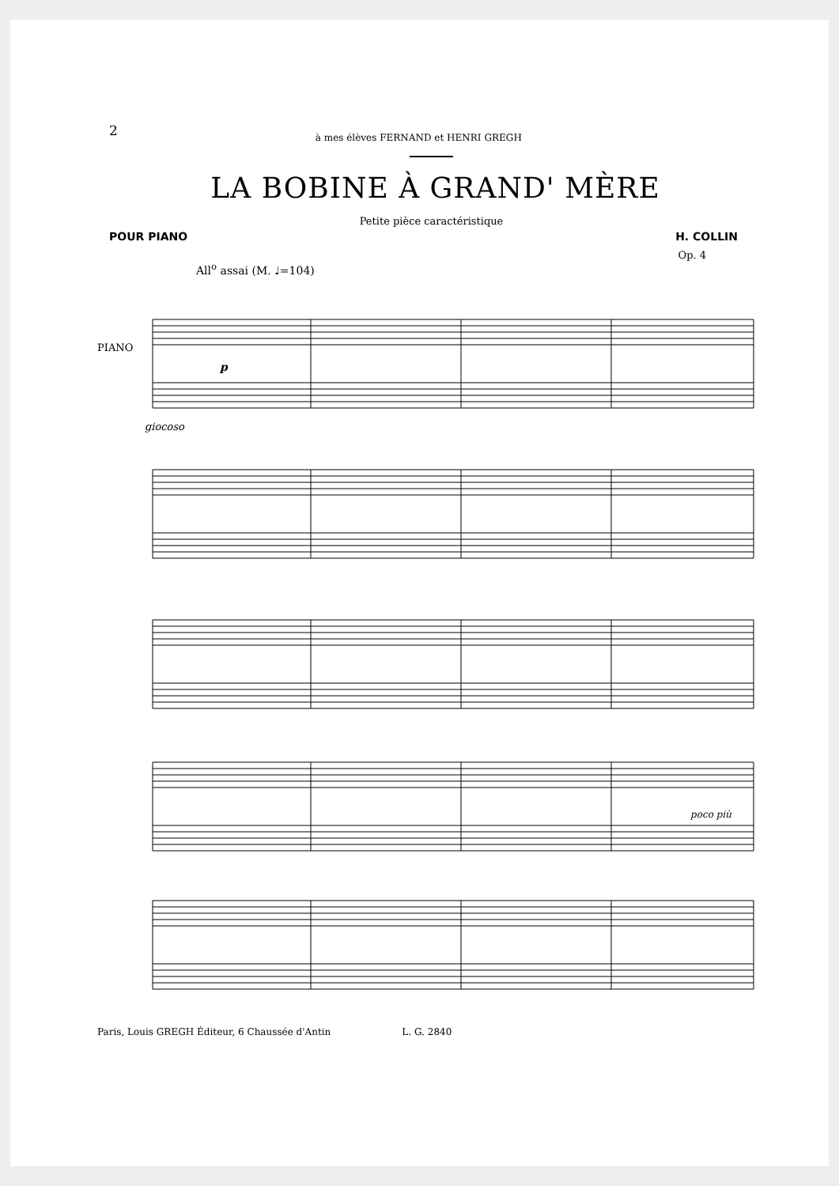2 à mes élèves FERNAND et HENRI GREGH
LA BOBINE À GRAND' MÈRE
Petite pièce caractéristique
POUR PIANO H. COLLIN
Op. 4
All<sup>o</sup> assai (M. ♩=104)
PIANO
p
giocoso
poco più
Paris, Louis GREGH Éditeur, 6 Chaussée d'Antin L. G. 2840